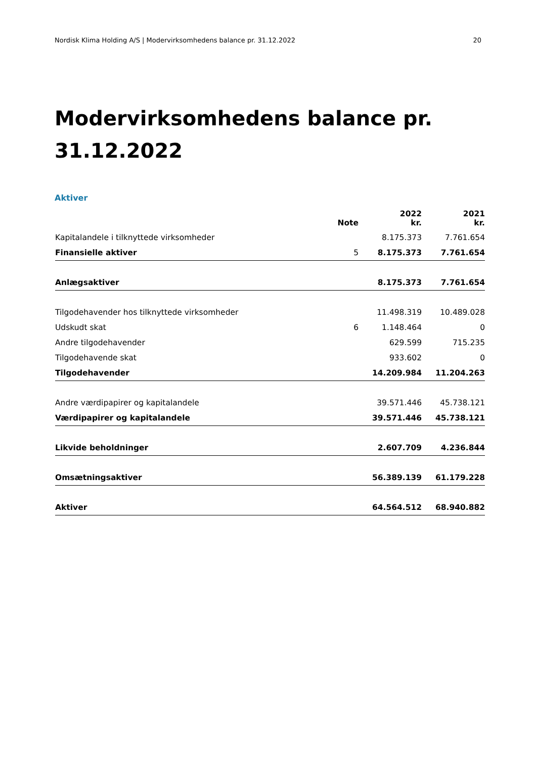Nordisk Klima Holding A/S | Modervirksomhedens balance pr. 31.12.2022 20
Modervirksomhedens balance pr.
31.12.2022
Aktiver
| | Note | 2022 kr. | 2021 kr. |
| --- | --- | --- | --- |
| Kapitalandele i tilknyttede virksomheder | | 8.175.373 | 7.761.654 |
| Finansielle aktiver | 5 | 8.175.373 | 7.761.654 |
| Anlægsaktiver | | 8.175.373 | 7.761.654 |
| Tilgodehavender hos tilknyttede virksomheder | | 11.498.319 | 10.489.028 |
| Udskudt skat | 6 | 1.148.464 | 0 |
| Andre tilgodehavender | | 629.599 | 715.235 |
| Tilgodehavende skat | | 933.602 | 0 |
| Tilgodehavender | | 14.209.984 | 11.204.263 |
| Andre værdipapirer og kapitalandele | | 39.571.446 | 45.738.121 |
| Værdipapirer og kapitalandele | | 39.571.446 | 45.738.121 |
| Likvide beholdninger | | 2.607.709 | 4.236.844 |
| Omsætningsaktiver | | 56.389.139 | 61.179.228 |
| Aktiver | | 64.564.512 | 68.940.882 |